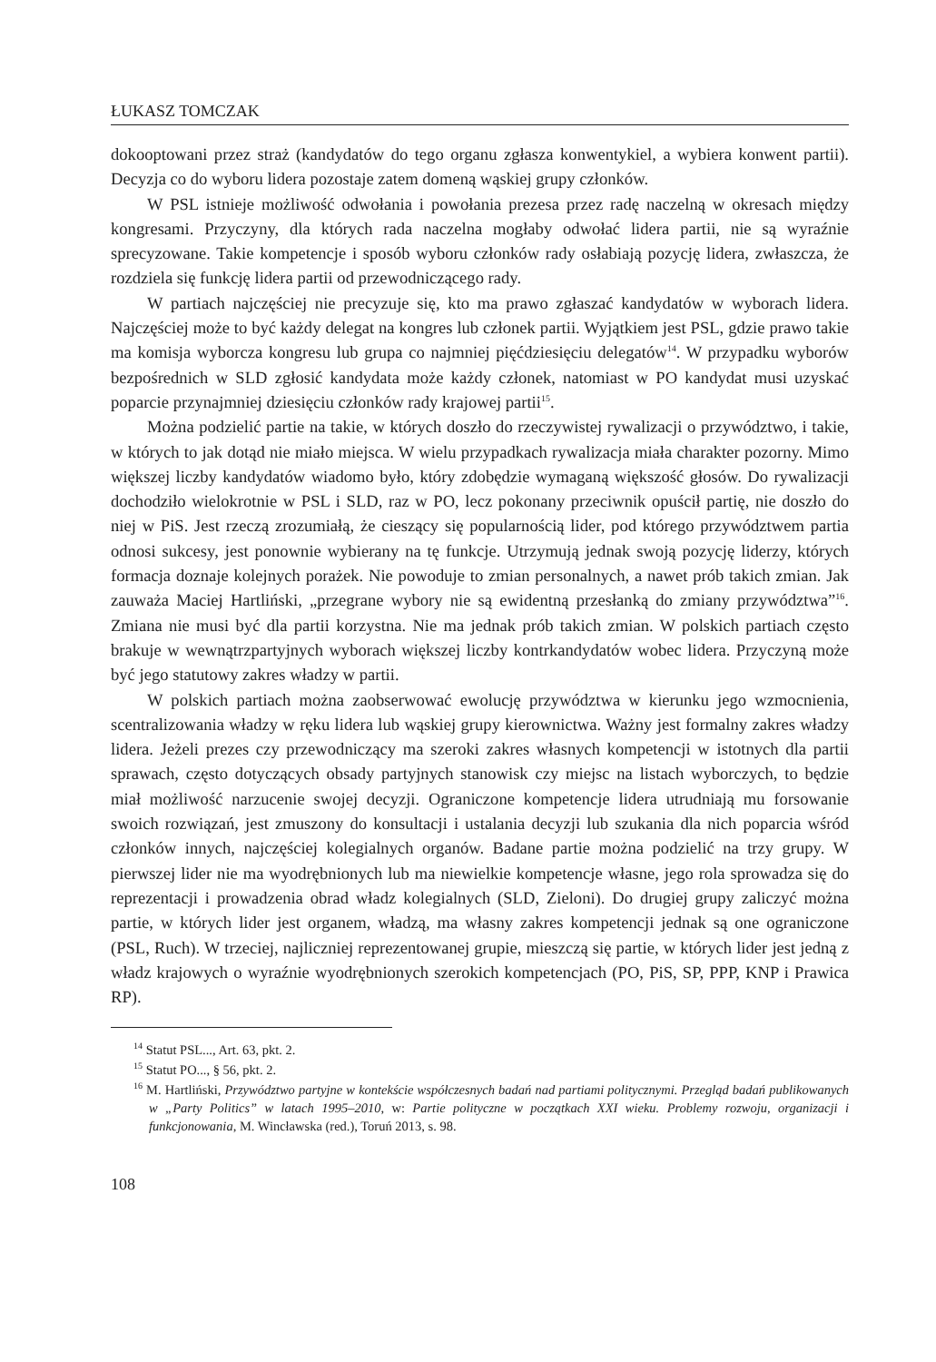ŁUKASZ TOMCZAK
dokooptowani przez straż (kandydatów do tego organu zgłasza konwentykiel, a wybiera konwent partii). Decyzja co do wyboru lidera pozostaje zatem domeną wąskiej grupy członków.
W PSL istnieje możliwość odwołania i powołania prezesa przez radę naczelną w okresach między kongresami. Przyczyny, dla których rada naczelna mogłaby odwołać lidera partii, nie są wyraźnie sprecyzowane. Takie kompetencje i sposób wyboru członków rady osłabiają pozycję lidera, zwłaszcza, że rozdziela się funkcję lidera partii od przewodniczącego rady.
W partiach najczęściej nie precyzuje się, kto ma prawo zgłaszać kandydatów w wyborach lidera. Najczęściej może to być każdy delegat na kongres lub członek partii. Wyjątkiem jest PSL, gdzie prawo takie ma komisja wyborcza kongresu lub grupa co najmniej pięćdziesięciu delegatów<sup>14</sup>. W przypadku wyborów bezpośrednich w SLD zgłosić kandydata może każdy członek, natomiast w PO kandydat musi uzyskać poparcie przynajmniej dziesięciu członków rady krajowej partii<sup>15</sup>.
Można podzielić partie na takie, w których doszło do rzeczywistej rywalizacji o przywództwo, i takie, w których to jak dotąd nie miało miejsca. W wielu przypadkach rywalizacja miała charakter pozorny. Mimo większej liczby kandydatów wiadomo było, który zdobędzie wymaganą większość głosów. Do rywalizacji dochodziło wielokrotnie w PSL i SLD, raz w PO, lecz pokonany przeciwnik opuścił partię, nie doszło do niej w PiS. Jest rzeczą zrozumiałą, że cieszący się popularnością lider, pod którego przywództwem partia odnosi sukcesy, jest ponownie wybierany na tę funkcje. Utrzymują jednak swoją pozycję liderzy, których formacja doznaje kolejnych porażek. Nie powoduje to zmian personalnych, a nawet prób takich zmian. Jak zauważa Maciej Hartliński, „przegrane wybory nie są ewidentną przesłanką do zmiany przywództwa”<sup>16</sup>. Zmiana nie musi być dla partii korzystna. Nie ma jednak prób takich zmian. W polskich partiach często brakuje w wewnątrzpartyjnych wyborach większej liczby kontrkandydatów wobec lidera. Przyczyną może być jego statutowy zakres władzy w partii.
W polskich partiach można zaobserwować ewolucję przywództwa w kierunku jego wzmocnienia, scentralizowania władzy w ręku lidera lub wąskiej grupy kierownictwa. Ważny jest formalny zakres władzy lidera. Jeżeli prezes czy przewodniczący ma szeroki zakres własnych kompetencji w istotnych dla partii sprawach, często dotyczących obsady partyjnych stanowisk czy miejsc na listach wyborczych, to będzie miał możliwość narzucenie swojej decyzji. Ograniczone kompetencje lidera utrudniają mu forsowanie swoich rozwiązań, jest zmuszony do konsultacji i ustalania decyzji lub szukania dla nich poparcia wśród członków innych, najczęściej kolegialnych organów. Badane partie można podzielić na trzy grupy. W pierwszej lider nie ma wyodrębnionych lub ma niewielkie kompetencje własne, jego rola sprowadza się do reprezentacji i prowadzenia obrad władz kolegialnych (SLD, Zieloni). Do drugiej grupy zaliczyć można partie, w których lider jest organem, władzą, ma własny zakres kompetencji jednak są one ograniczone (PSL, Ruch). W trzeciej, najliczniej reprezentowanej grupie, mieszczą się partie, w których lider jest jedną z władz krajowych o wyraźnie wyodrębnionych szerokich kompetencjach (PO, PiS, SP, PPP, KNP i Prawica RP).
<sup>14</sup> Statut PSL..., Art. 63, pkt. 2.
<sup>15</sup> Statut PO..., § 56, pkt. 2.
<sup>16</sup> M. Hartliński, Przywództwo partyjne w kontekście współczesnych badań nad partiami politycznymi. Przegląd badań publikowanych w „Party Politics” w latach 1995–2010, w: Partie polityczne w początkach XXI wieku. Problemy rozwoju, organizacji i funkcjonowania, M. Wincławska (red.), Toruń 2013, s. 98.
108